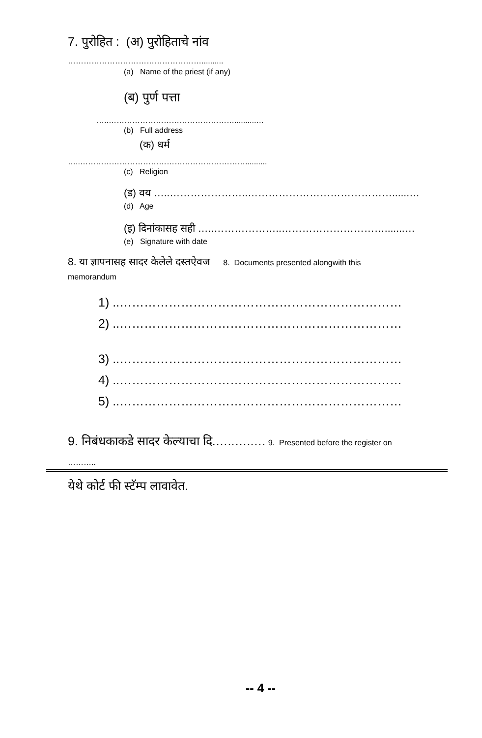7. पुरोहित : (अ) पुरोहिताचे नांव
……………………………………………..........
(a) Name of the priest (if any)
(ब) पुर्ण पत्ता
…..…………………………………………..........…
(b) Full address
(क) धर्म
…..………………………………………………………..........
(c) Religion
(ड) वय …..…………………..……………………………………......…
(d) Age
(इ) दिनांकासह सही …..………………..………………………….......…
(e) Signature with date
8. या ज्ञापनासह सादर केलेले दस्तऐवज 8. Documents presented alongwith this
memorandum
1) ..……………………………………………………………
2) ..……………………………………………………………
3) ..……………………………………………………………
4) ..……………………………………………………………
5) ..……………………………………………………………
9. निबंधकाकडे सादर केल्याचा दि.…..…..… 9. Presented before the register on
………..
येथे कोर्ट फी स्टॅम्प लावावेत.
-- 4 --